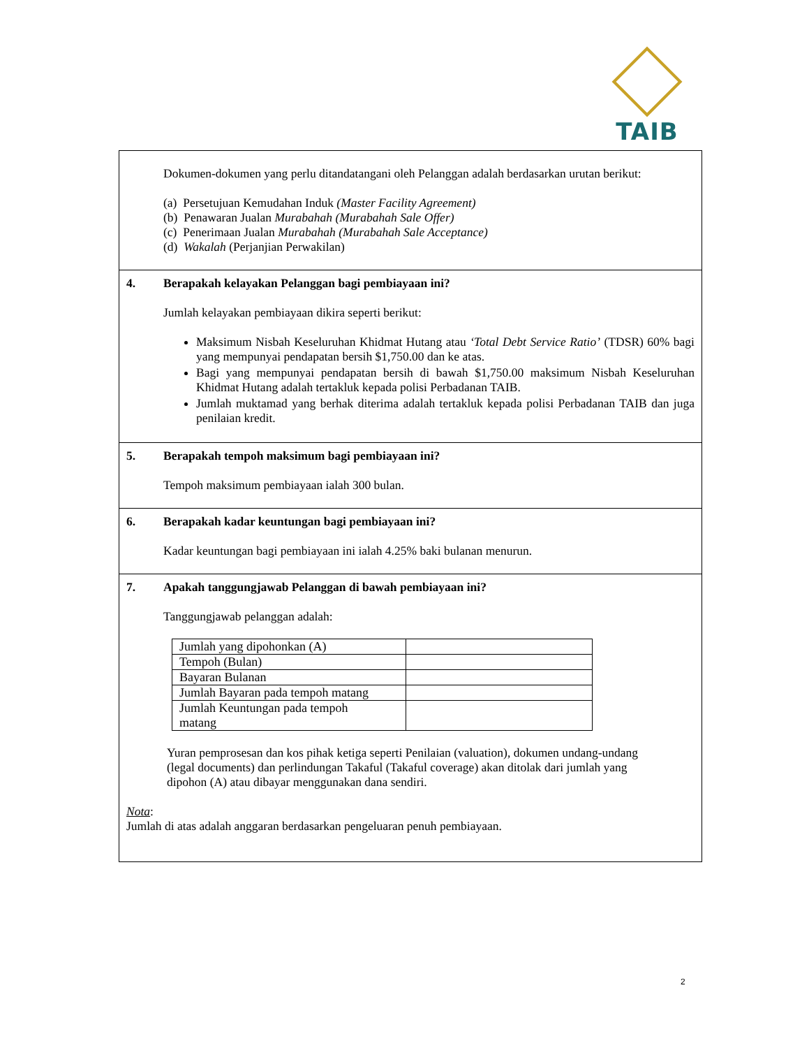TAIB
Dokumen-dokumen yang perlu ditandatangani oleh Pelanggan adalah berdasarkan urutan berikut:
(a) Persetujuan Kemudahan Induk (Master Facility Agreement)
(b) Penawaran Jualan Murabahah (Murabahah Sale Offer)
(c) Penerimaan Jualan Murabahah (Murabahah Sale Acceptance)
(d) Wakalah (Perjanjian Perwakilan)
4. Berapakah kelayakan Pelanggan bagi pembiayaan ini?
Jumlah kelayakan pembiayaan dikira seperti berikut:
Maksimum Nisbah Keseluruhan Khidmat Hutang atau ‘Total Debt Service Ratio’ (TDSR) 60% bagi yang mempunyai pendapatan bersih $1,750.00 dan ke atas.
Bagi yang mempunyai pendapatan bersih di bawah $1,750.00 maksimum Nisbah Keseluruhan Khidmat Hutang adalah tertakluk kepada polisi Perbadanan TAIB.
Jumlah muktamad yang berhak diterima adalah tertakluk kepada polisi Perbadanan TAIB dan juga penilaian kredit.
5. Berapakah tempoh maksimum bagi pembiayaan ini?
Tempoh maksimum pembiayaan ialah 300 bulan.
6. Berapakah kadar keuntungan bagi pembiayaan ini?
Kadar keuntungan bagi pembiayaan ini ialah 4.25% baki bulanan menurun.
7. Apakah tanggungjawab Pelanggan di bawah pembiayaan ini?
Tanggungjawab pelanggan adalah:
| Jumlah yang dipohonkan (A) | |
| Tempoh (Bulan) | |
| Bayaran Bulanan | |
| Jumlah Bayaran pada tempoh matang | |
| Jumlah Keuntungan pada tempoh matang | |
Yuran pemprosesan dan kos pihak ketiga seperti Penilaian (valuation), dokumen undang-undang (legal documents) dan perlindungan Takaful (Takaful coverage) akan ditolak dari jumlah yang dipohon (A) atau dibayar menggunakan dana sendiri.
Nota:
Jumlah di atas adalah anggaran berdasarkan pengeluaran penuh pembiayaan.
2